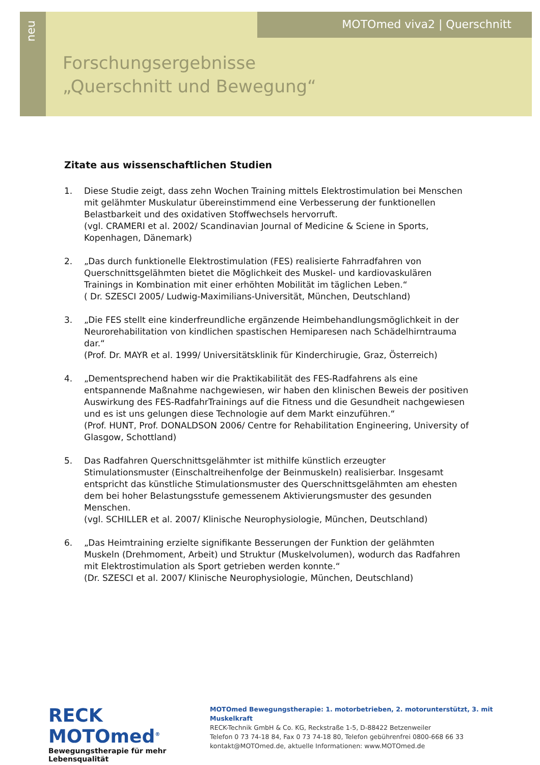neu
MOTOmed viva2 | Querschnitt
Forschungsergebnisse
„Querschnitt und Bewegung“
Zitate aus wissenschaftlichen Studien
1. Diese Studie zeigt, dass zehn Wochen Training mittels Elektrostimulation bei Menschen mit gelähmter Muskulatur übereinstimmend eine Verbesserung der funktionellen Belastbarkeit und des oxidativen Stoffwechsels hervorruft.
(vgl. CRAMERI et al. 2002/ Scandinavian Journal of Medicine & Sciene in Sports, Kopenhagen, Dänemark)
2. „Das durch funktionelle Elektrostimulation (FES) realisierte Fahrradfahren von Querschnittsgelähmten bietet die Möglichkeit des Muskel- und kardiovaskulären Trainings in Kombination mit einer erhöhten Mobilität im täglichen Leben.“
( Dr. SZESCI 2005/ Ludwig-Maximilians-Universität, München, Deutschland)
3. „Die FES stellt eine kinderfreundliche ergänzende Heimbehandlungsmöglichkeit in der Neurorehabilitation von kindlichen spastischen Hemiparesen nach Schädelhirntrauma dar.“
(Prof. Dr. MAYR et al. 1999/ Universitätsklinik für Kinderchirugie, Graz, Österreich)
4. „Dementsprechend haben wir die Praktikabilität des FES-Radfahrens als eine entspannende Maßnahme nachgewiesen, wir haben den klinischen Beweis der positiven Auswirkung des FES-RadfahrTrainings auf die Fitness und die Gesundheit nachgewiesen und es ist uns gelungen diese Technologie auf dem Markt einzuführen.“
(Prof. HUNT, Prof. DONALDSON 2006/ Centre for Rehabilitation Engineering, University of Glasgow, Schottland)
5. Das Radfahren Querschnittsgelähmter ist mithilfe künstlich erzeugter Stimulationsmuster (Einschaltreihenfolge der Beinmuskeln) realisierbar. Insgesamt entspricht das künstliche Stimulationsmuster des Querschnittsgelähmten am ehesten dem bei hoher Belastungsstufe gemessenem Aktivierungsmuster des gesunden Menschen.
(vgl. SCHILLER et al. 2007/ Klinische Neurophysiologie, München, Deutschland)
6. „Das Heimtraining erzielte signifikante Besserungen der Funktion der gelähmten Muskeln (Drehmoment, Arbeit) und Struktur (Muskelvolumen), wodurch das Radfahren mit Elektrostimulation als Sport getrieben werden konnte.“
(Dr. SZESCI et al. 2007/ Klinische Neurophysiologie, München, Deutschland)
RECK MOTOmed<sup>®</sup>
Bewegungstherapie für mehr Lebensqualität
MOTOmed Bewegungstherapie: 1. motorbetrieben, 2. motorunterstützt, 3. mit Muskelkraft
RECK-Technik GmbH & Co. KG, Reckstraße 1-5, D-88422 Betzenweiler
Telefon 0 73 74-18 84, Fax 0 73 74-18 80, Telefon gebührenfrei 0800-668 66 33
kontakt@MOTOmed.de, aktuelle Informationen: www.MOTOmed.de